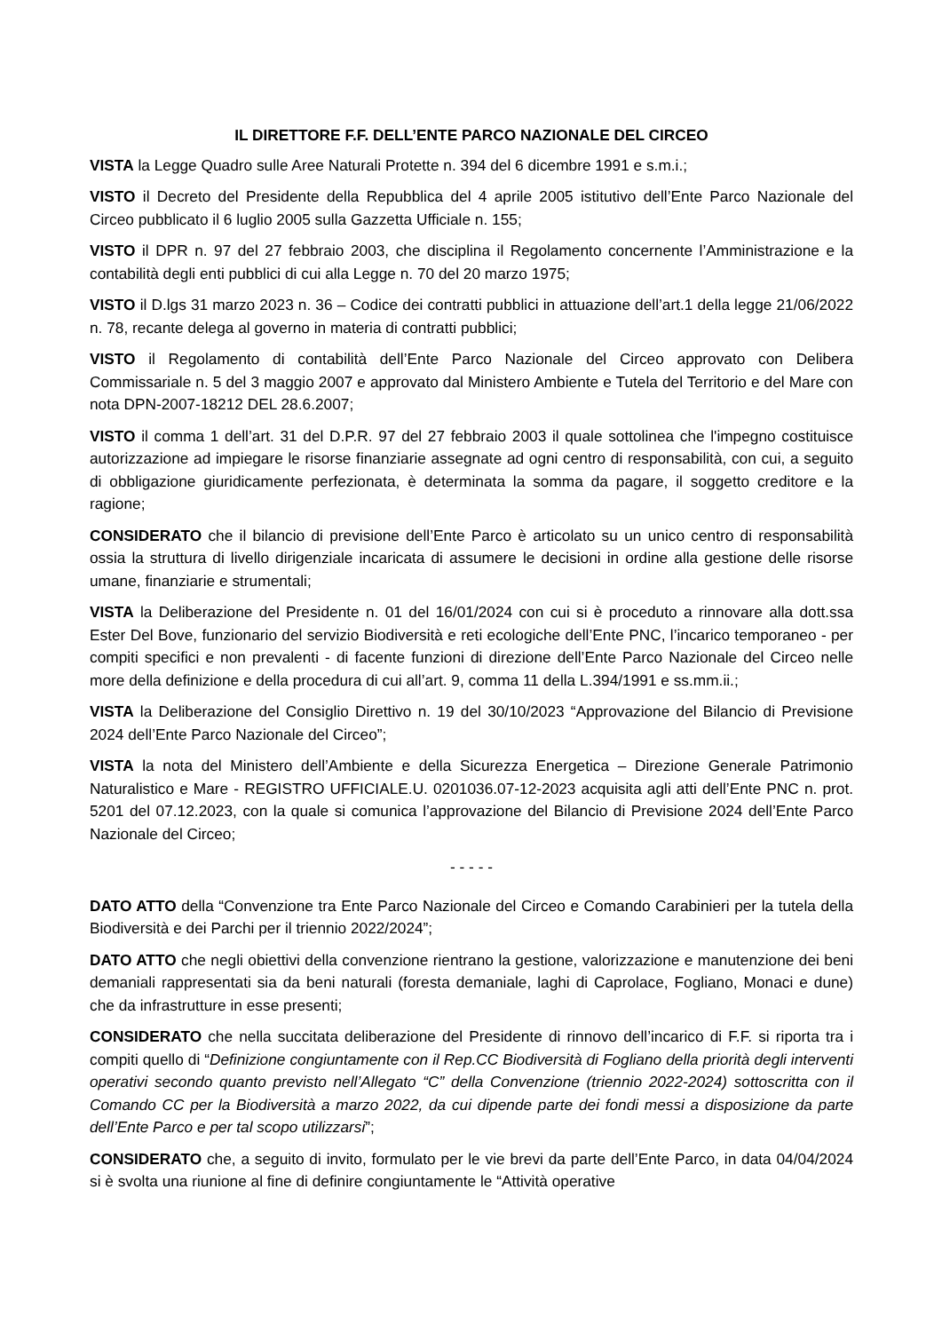IL DIRETTORE F.F. DELL’ENTE PARCO NAZIONALE DEL CIRCEO
VISTA la Legge Quadro sulle Aree Naturali Protette n. 394 del 6 dicembre 1991 e s.m.i.;
VISTO il Decreto del Presidente della Repubblica del 4 aprile 2005 istitutivo dell’Ente Parco Nazionale del Circeo pubblicato il 6 luglio 2005 sulla Gazzetta Ufficiale n. 155;
VISTO il DPR n. 97 del 27 febbraio 2003, che disciplina il Regolamento concernente l’Amministrazione e la contabilità degli enti pubblici di cui alla Legge n. 70 del 20 marzo 1975;
VISTO il D.lgs 31 marzo 2023 n. 36 – Codice dei contratti pubblici in attuazione dell’art.1 della legge 21/06/2022 n. 78, recante delega al governo in materia di contratti pubblici;
VISTO il Regolamento di contabilità dell’Ente Parco Nazionale del Circeo approvato con Delibera Commissariale n. 5 del 3 maggio 2007 e approvato dal Ministero Ambiente e Tutela del Territorio e del Mare con nota DPN-2007-18212 DEL 28.6.2007;
VISTO il comma 1 dell’art. 31 del D.P.R. 97 del 27 febbraio 2003 il quale sottolinea che l'impegno costituisce autorizzazione ad impiegare le risorse finanziarie assegnate ad ogni centro di responsabilità, con cui, a seguito di obbligazione giuridicamente perfezionata, è determinata la somma da pagare, il soggetto creditore e la ragione;
CONSIDERATO che il bilancio di previsione dell’Ente Parco è articolato su un unico centro di responsabilità ossia la struttura di livello dirigenziale incaricata di assumere le decisioni in ordine alla gestione delle risorse umane, finanziarie e strumentali;
VISTA la Deliberazione del Presidente n. 01 del 16/01/2024 con cui si è proceduto a rinnovare alla dott.ssa Ester Del Bove, funzionario del servizio Biodiversità e reti ecologiche dell’Ente PNC, l’incarico temporaneo - per compiti specifici e non prevalenti - di facente funzioni di direzione dell’Ente Parco Nazionale del Circeo nelle more della definizione e della procedura di cui all’art. 9, comma 11 della L.394/1991 e ss.mm.ii.;
VISTA la Deliberazione del Consiglio Direttivo n. 19 del 30/10/2023 “Approvazione del Bilancio di Previsione 2024 dell’Ente Parco Nazionale del Circeo”;
VISTA la nota del Ministero dell’Ambiente e della Sicurezza Energetica – Direzione Generale Patrimonio Naturalistico e Mare - REGISTRO UFFICIALE.U. 0201036.07-12-2023 acquisita agli atti dell’Ente PNC n. prot. 5201 del 07.12.2023, con la quale si comunica l’approvazione del Bilancio di Previsione 2024 dell’Ente Parco Nazionale del Circeo;
- - - - -
DATO ATTO della “Convenzione tra Ente Parco Nazionale del Circeo e Comando Carabinieri per la tutela della Biodiversità e dei Parchi per il triennio 2022/2024”;
DATO ATTO che negli obiettivi della convenzione rientrano la gestione, valorizzazione e manutenzione dei beni demaniali rappresentati sia da beni naturali (foresta demaniale, laghi di Caprolace, Fogliano, Monaci e dune) che da infrastrutture in esse presenti;
CONSIDERATO che nella succitata deliberazione del Presidente di rinnovo dell’incarico di F.F. si riporta tra i compiti quello di “Definizione congiuntamente con il Rep.CC Biodiversità di Fogliano della priorità degli interventi operativi secondo quanto previsto nell’Allegato “C” della Convenzione (triennio 2022-2024) sottoscritta con il Comando CC per la Biodiversità a marzo 2022, da cui dipende parte dei fondi messi a disposizione da parte dell’Ente Parco e per tal scopo utilizzarsi”;
CONSIDERATO che, a seguito di invito, formulato per le vie brevi da parte dell’Ente Parco, in data 04/04/2024 si è svolta una riunione al fine di definire congiuntamente le “Attività operative